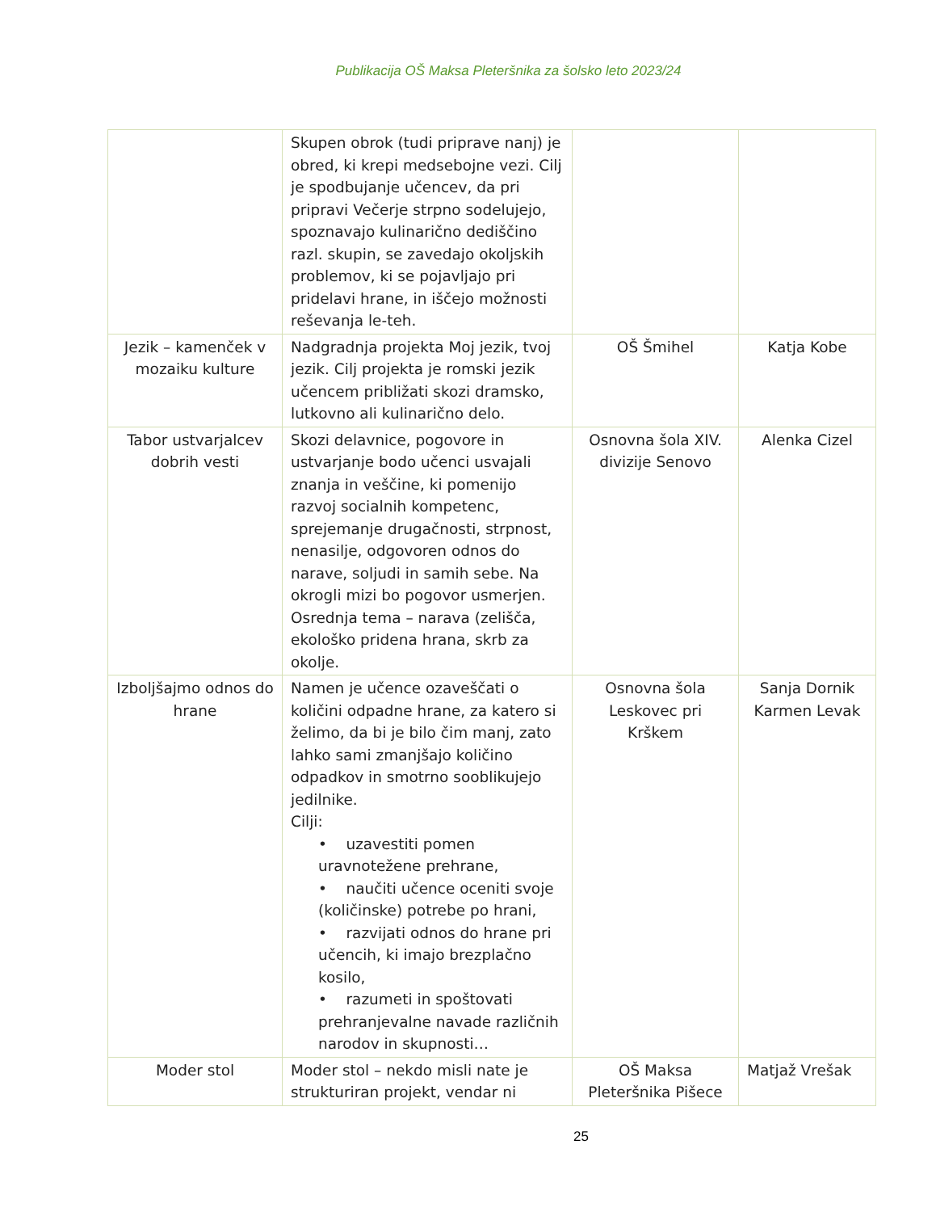Publikacija OŠ Maksa Pleteršnika za šolsko leto 2023/24
| | Skupen obrok (tudi priprave nanj) je obred, ki krepi medsebojne vezi. Cilj je spodbujanje učencev, da pri pripravi Večerje strpno sodelujejo, spoznavajo kulinarično dediščino razl. skupin, se zavedajo okoljskih problemov, ki se pojavljajo pri pridelavi hrane, in iščejo možnosti reševanja le-teh. | | |
| Jezik – kamenček v mozaiku kulture | Nadgradnja projekta Moj jezik, tvoj jezik. Cilj projekta je romski jezik učencem približati skozi dramsko, lutkovno ali kulinarično delo. | OŠ Šmihel | Katja Kobe |
| Tabor ustvarjalcev dobrih vesti | Skozi delavnice, pogovore in ustvarjanje bodo učenci usvajali znanja in veščine, ki pomenijo razvoj socialnih kompetenc, sprejemanje drugačnosti, strpnost, nenasilje, odgovoren odnos do narave, soljudi in samih sebe. Na okrogli mizi bo pogovor usmerjen. Osrednja tema – narava (zelišča, ekološko pridena hrana, skrb za okolje. | Osnovna šola XIV. divizije Senovo | Alenka Cizel |
| Izboljšajmo odnos do hrane | Namen je učence ozaveščati o količini odpadne hrane, za katero si želimo, da bi je bilo čim manj, zato lahko sami zmanjšajo količino odpadkov in smotrno sooblikujejo jedilnike. Cilji: • uzavestiti pomen uravnotežene prehrane, • naučiti učence oceniti svoje (količinske) potrebe po hrani, • razvijati odnos do hrane pri učencih, ki imajo brezplačno kosilo, • razumeti in spoštovati prehranjevalne navade različnih narodov in skupnosti… | Osnovna šola Leskovec pri Krškem | Sanja Dornik Karmen Levak |
| Moder stol | Moder stol – nekdo misli nate je strukturiran projekt, vendar ni | OŠ Maksa Pleteršnika Pišece | Matjaž Vrešak |
25